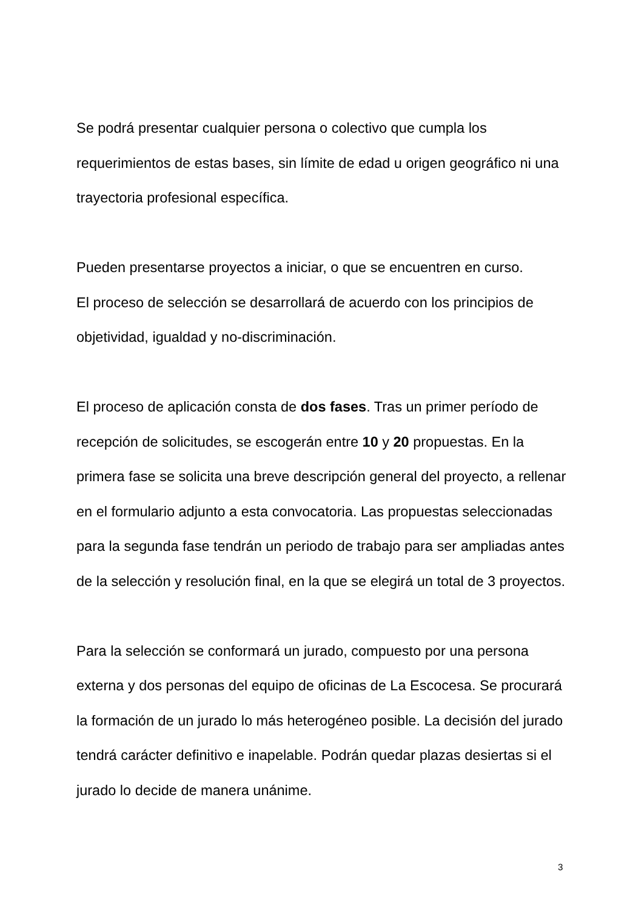Se podrá presentar cualquier persona o colectivo que cumpla los requerimientos de estas bases, sin límite de edad u origen geográfico ni una trayectoria profesional específica.
Pueden presentarse proyectos a iniciar, o que se encuentren en curso.
El proceso de selección se desarrollará de acuerdo con los principios de objetividad, igualdad y no-discriminación.
El proceso de aplicación consta de dos fases. Tras un primer período de recepción de solicitudes, se escogerán entre 10 y 20 propuestas. En la primera fase se solicita una breve descripción general del proyecto, a rellenar en el formulario adjunto a esta convocatoria. Las propuestas seleccionadas para la segunda fase tendrán un periodo de trabajo para ser ampliadas antes de la selección y resolución final, en la que se elegirá un total de 3 proyectos.
Para la selección se conformará un jurado, compuesto por una persona externa y dos personas del equipo de oficinas de La Escocesa. Se procurará la formación de un jurado lo más heterogéneo posible. La decisión del jurado tendrá carácter definitivo e inapelable. Podrán quedar plazas desiertas si el jurado lo decide de manera unánime.
3